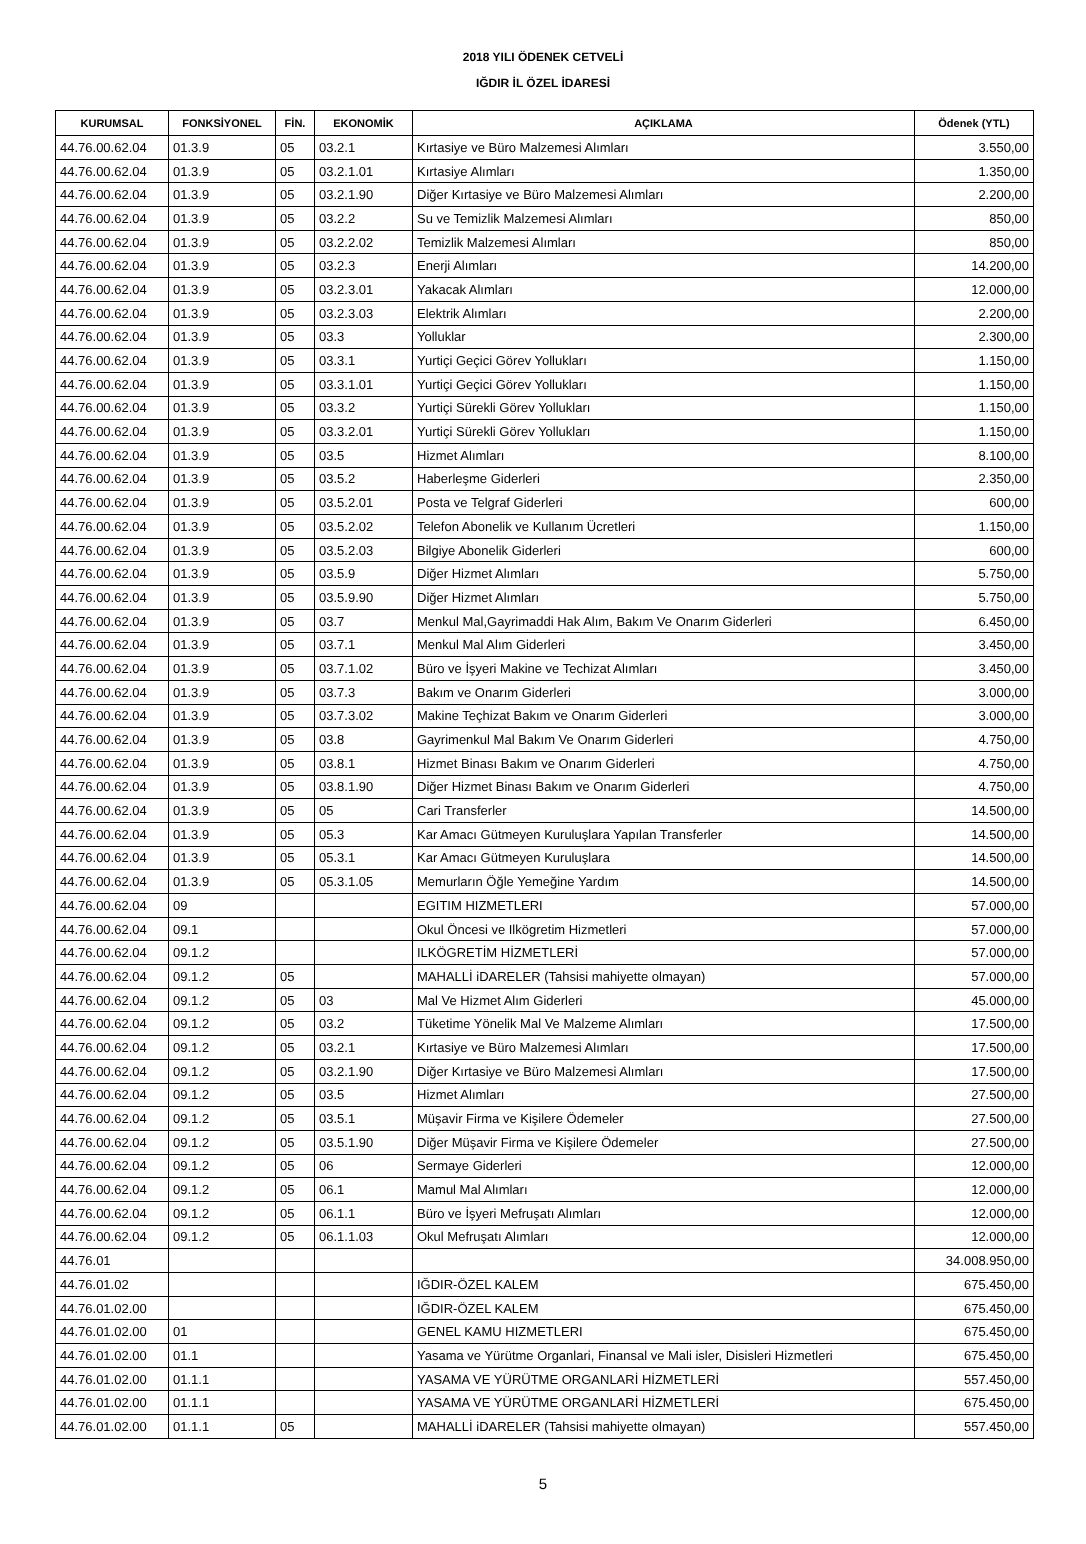2018 YILI ÖDENEK CETVELİ
IĞDIR İL ÖZEL İDARESİ
| KURUMSAL | FONKSİYONEL | FİN. | EKONOMİK | AÇIKLAMA | Ödenek (YTL) |
| --- | --- | --- | --- | --- | --- |
| 44.76.00.62.04 | 01.3.9 | 05 | 03.2.1 | Kırtasiye ve Büro Malzemesi Alımları | 3.550,00 |
| 44.76.00.62.04 | 01.3.9 | 05 | 03.2.1.01 | Kırtasiye Alımları | 1.350,00 |
| 44.76.00.62.04 | 01.3.9 | 05 | 03.2.1.90 | Diğer Kırtasiye ve Büro Malzemesi Alımları | 2.200,00 |
| 44.76.00.62.04 | 01.3.9 | 05 | 03.2.2 | Su ve Temizlik Malzemesi Alımları | 850,00 |
| 44.76.00.62.04 | 01.3.9 | 05 | 03.2.2.02 | Temizlik Malzemesi Alımları | 850,00 |
| 44.76.00.62.04 | 01.3.9 | 05 | 03.2.3 | Enerji Alımları | 14.200,00 |
| 44.76.00.62.04 | 01.3.9 | 05 | 03.2.3.01 | Yakacak Alımları | 12.000,00 |
| 44.76.00.62.04 | 01.3.9 | 05 | 03.2.3.03 | Elektrik Alımları | 2.200,00 |
| 44.76.00.62.04 | 01.3.9 | 05 | 03.3 | Yolluklar | 2.300,00 |
| 44.76.00.62.04 | 01.3.9 | 05 | 03.3.1 | Yurtiçi Geçici Görev Yollukları | 1.150,00 |
| 44.76.00.62.04 | 01.3.9 | 05 | 03.3.1.01 | Yurtiçi Geçici Görev Yollukları | 1.150,00 |
| 44.76.00.62.04 | 01.3.9 | 05 | 03.3.2 | Yurtiçi Sürekli Görev Yollukları | 1.150,00 |
| 44.76.00.62.04 | 01.3.9 | 05 | 03.3.2.01 | Yurtiçi Sürekli Görev Yollukları | 1.150,00 |
| 44.76.00.62.04 | 01.3.9 | 05 | 03.5 | Hizmet Alımları | 8.100,00 |
| 44.76.00.62.04 | 01.3.9 | 05 | 03.5.2 | Haberleşme Giderleri | 2.350,00 |
| 44.76.00.62.04 | 01.3.9 | 05 | 03.5.2.01 | Posta ve Telgraf Giderleri | 600,00 |
| 44.76.00.62.04 | 01.3.9 | 05 | 03.5.2.02 | Telefon Abonelik ve Kullanım Ücretleri | 1.150,00 |
| 44.76.00.62.04 | 01.3.9 | 05 | 03.5.2.03 | Bilgiye Abonelik Giderleri | 600,00 |
| 44.76.00.62.04 | 01.3.9 | 05 | 03.5.9 | Diğer Hizmet Alımları | 5.750,00 |
| 44.76.00.62.04 | 01.3.9 | 05 | 03.5.9.90 | Diğer Hizmet Alımları | 5.750,00 |
| 44.76.00.62.04 | 01.3.9 | 05 | 03.7 | Menkul Mal,Gayrimaddi Hak Alım, Bakım Ve Onarım Giderleri | 6.450,00 |
| 44.76.00.62.04 | 01.3.9 | 05 | 03.7.1 | Menkul Mal Alım Giderleri | 3.450,00 |
| 44.76.00.62.04 | 01.3.9 | 05 | 03.7.1.02 | Büro ve İşyeri Makine ve Techizat Alımları | 3.450,00 |
| 44.76.00.62.04 | 01.3.9 | 05 | 03.7.3 | Bakım ve Onarım Giderleri | 3.000,00 |
| 44.76.00.62.04 | 01.3.9 | 05 | 03.7.3.02 | Makine Teçhizat Bakım ve Onarım Giderleri | 3.000,00 |
| 44.76.00.62.04 | 01.3.9 | 05 | 03.8 | Gayrimenkul Mal Bakım Ve Onarım Giderleri | 4.750,00 |
| 44.76.00.62.04 | 01.3.9 | 05 | 03.8.1 | Hizmet Binası Bakım ve Onarım Giderleri | 4.750,00 |
| 44.76.00.62.04 | 01.3.9 | 05 | 03.8.1.90 | Diğer Hizmet Binası Bakım ve Onarım Giderleri | 4.750,00 |
| 44.76.00.62.04 | 01.3.9 | 05 | 05 | Cari Transferler | 14.500,00 |
| 44.76.00.62.04 | 01.3.9 | 05 | 05.3 | Kar Amacı Gütmeyen Kuruluşlara Yapılan Transferler | 14.500,00 |
| 44.76.00.62.04 | 01.3.9 | 05 | 05.3.1 | Kar Amacı Gütmeyen Kuruluşlara | 14.500,00 |
| 44.76.00.62.04 | 01.3.9 | 05 | 05.3.1.05 | Memurların Öğle Yemeğine Yardım | 14.500,00 |
| 44.76.00.62.04 | 09 | | | EGITIM HIZMETLERI | 57.000,00 |
| 44.76.00.62.04 | 09.1 | | | Okul Öncesi ve Ilkögretim Hizmetleri | 57.000,00 |
| 44.76.00.62.04 | 09.1.2 | | | ILKÖGRETİM HİZMETLERİ | 57.000,00 |
| 44.76.00.62.04 | 09.1.2 | 05 | | MAHALLİ iDARELER (Tahsisi mahiyette olmayan) | 57.000,00 |
| 44.76.00.62.04 | 09.1.2 | 05 | 03 | Mal Ve Hizmet Alım Giderleri | 45.000,00 |
| 44.76.00.62.04 | 09.1.2 | 05 | 03.2 | Tüketime Yönelik Mal Ve Malzeme Alımları | 17.500,00 |
| 44.76.00.62.04 | 09.1.2 | 05 | 03.2.1 | Kırtasiye ve Büro Malzemesi Alımları | 17.500,00 |
| 44.76.00.62.04 | 09.1.2 | 05 | 03.2.1.90 | Diğer Kırtasiye ve Büro Malzemesi Alımları | 17.500,00 |
| 44.76.00.62.04 | 09.1.2 | 05 | 03.5 | Hizmet Alımları | 27.500,00 |
| 44.76.00.62.04 | 09.1.2 | 05 | 03.5.1 | Müşavir Firma ve Kişilere Ödemeler | 27.500,00 |
| 44.76.00.62.04 | 09.1.2 | 05 | 03.5.1.90 | Diğer Müşavir Firma ve Kişilere Ödemeler | 27.500,00 |
| 44.76.00.62.04 | 09.1.2 | 05 | 06 | Sermaye Giderleri | 12.000,00 |
| 44.76.00.62.04 | 09.1.2 | 05 | 06.1 | Mamul Mal Alımları | 12.000,00 |
| 44.76.00.62.04 | 09.1.2 | 05 | 06.1.1 | Büro ve İşyeri Mefruşatı Alımları | 12.000,00 |
| 44.76.00.62.04 | 09.1.2 | 05 | 06.1.1.03 | Okul Mefruşatı Alımları | 12.000,00 |
| 44.76.01 | | | | | 34.008.950,00 |
| 44.76.01.02 | | | | IĞDIR-ÖZEL KALEM | 675.450,00 |
| 44.76.01.02.00 | | | | IĞDIR-ÖZEL KALEM | 675.450,00 |
| 44.76.01.02.00 | 01 | | | GENEL KAMU HIZMETLERI | 675.450,00 |
| 44.76.01.02.00 | 01.1 | | | Yasama ve Yürütme Organlari, Finansal ve Mali isler, Disisleri Hizmetleri | 675.450,00 |
| 44.76.01.02.00 | 01.1.1 | | | YASAMA VE YÜRÜTME ORGANLARİ HİZMETLERİ | 557.450,00 |
| 44.76.01.02.00 | 01.1.1 | | | YASAMA VE YÜRÜTME ORGANLARİ HİZMETLERİ | 675.450,00 |
| 44.76.01.02.00 | 01.1.1 | 05 | | MAHALLİ iDARELER (Tahsisi mahiyette olmayan) | 557.450,00 |
5